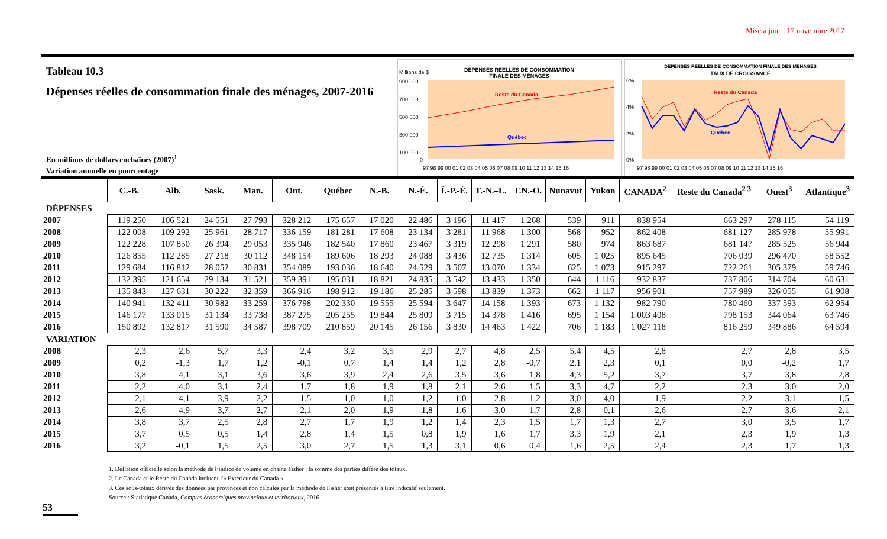Mise à jour : 17 novembre 2017
Tableau 10.3
Dépenses réelles de consommation finale des ménages, 2007-2016
En millions de dollars enchaînés (2007)<sup>1</sup>
Variation annuelle en pourcentage
Millions de $
DÉPENSES RÉELLES DE CONSOMMATION
FINALE DES MÉNAGES
900 000
700 000
500 000
300 000
100 000
0
Reste du Canada
Québec
97 98 99 00 01 02 03 04 05 06 07 08 09 10 11 12 13 14 15 16
DÉPENSES RÉELLES DE CONSOMMATION FINALE DES MÉNAGES
TAUX DE CROISSANCE
6%
4%
2%
0%
Reste du Canada
Québec
97 98 99 00 01 02 03 04 05 06 07 08 09 10 11 12 13 14 15 16
| | C.-B. | Alb. | Sask. | Man. | Ont. | Québec | N.-B. | N.-É. | Î.-P.-É. | T.-N.–L. | T.N.-O. | Nunavut | Yukon | CANADA<sup>2</sup> | Reste du Canada<sup>2 3</sup> | Ouest<sup>3</sup> | Atlantique<sup>3</sup> |
| DÉPENSES | | | | | | | | | | | | | | | | | |
| 2007 | 119 250 | 106 521 | 24 551 | 27 793 | 328 212 | 175 657 | 17 020 | 22 486 | 3 196 | 11 417 | 1 268 | 539 | 911 | 838 954 | 663 297 | 278 115 | 54 119 |
| 2008 | 122 008 | 109 292 | 25 961 | 28 717 | 336 159 | 181 281 | 17 608 | 23 134 | 3 281 | 11 968 | 1 300 | 568 | 952 | 862 408 | 681 127 | 285 978 | 55 991 |
| 2009 | 122 228 | 107 850 | 26 394 | 29 053 | 335 946 | 182 540 | 17 860 | 23 467 | 3 319 | 12 298 | 1 291 | 580 | 974 | 863 687 | 681 147 | 285 525 | 56 944 |
| 2010 | 126 855 | 112 285 | 27 218 | 30 112 | 348 154 | 189 606 | 18 293 | 24 088 | 3 436 | 12 735 | 1 314 | 605 | 1 025 | 895 645 | 706 039 | 296 470 | 58 552 |
| 2011 | 129 684 | 116 812 | 28 052 | 30 831 | 354 089 | 193 036 | 18 640 | 24 529 | 3 507 | 13 070 | 1 334 | 625 | 1 073 | 915 297 | 722 261 | 305 379 | 59 746 |
| 2012 | 132 395 | 121 654 | 29 134 | 31 521 | 359 391 | 195 031 | 18 821 | 24 835 | 3 542 | 13 433 | 1 350 | 644 | 1 116 | 932 837 | 737 806 | 314 704 | 60 631 |
| 2013 | 135 843 | 127 631 | 30 222 | 32 359 | 366 916 | 198 912 | 19 186 | 25 285 | 3 598 | 13 839 | 1 373 | 662 | 1 117 | 956 901 | 757 989 | 326 055 | 61 908 |
| 2014 | 140 941 | 132 411 | 30 982 | 33 259 | 376 798 | 202 330 | 19 555 | 25 594 | 3 647 | 14 158 | 1 393 | 673 | 1 132 | 982 790 | 780 460 | 337 593 | 62 954 |
| 2015 | 146 177 | 133 015 | 31 134 | 33 738 | 387 275 | 205 255 | 19 844 | 25 809 | 3 715 | 14 378 | 1 416 | 695 | 1 154 | 1 003 408 | 798 153 | 344 064 | 63 746 |
| 2016 | 150 892 | 132 817 | 31 590 | 34 587 | 398 709 | 210 859 | 20 145 | 26 156 | 3 830 | 14 463 | 1 422 | 706 | 1 183 | 1 027 118 | 816 259 | 349 886 | 64 594 |
| VARIATION | | | | | | | | | | | | | | | | | |
| 2008 | 2,3 | 2,6 | 5,7 | 3,3 | 2,4 | 3,2 | 3,5 | 2,9 | 2,7 | 4,8 | 2,5 | 5,4 | 4,5 | 2,8 | 2,7 | 2,8 | 3,5 |
| 2009 | 0,2 | -1,3 | 1,7 | 1,2 | -0,1 | 0,7 | 1,4 | 1,4 | 1,2 | 2,8 | -0,7 | 2,1 | 2,3 | 0,1 | 0,0 | -0,2 | 1,7 |
| 2010 | 3,8 | 4,1 | 3,1 | 3,6 | 3,6 | 3,9 | 2,4 | 2,6 | 3,5 | 3,6 | 1,8 | 4,3 | 5,2 | 3,7 | 3,7 | 3,8 | 2,8 |
| 2011 | 2,2 | 4,0 | 3,1 | 2,4 | 1,7 | 1,8 | 1,9 | 1,8 | 2,1 | 2,6 | 1,5 | 3,3 | 4,7 | 2,2 | 2,3 | 3,0 | 2,0 |
| 2012 | 2,1 | 4,1 | 3,9 | 2,2 | 1,5 | 1,0 | 1,0 | 1,2 | 1,0 | 2,8 | 1,2 | 3,0 | 4,0 | 1,9 | 2,2 | 3,1 | 1,5 |
| 2013 | 2,6 | 4,9 | 3,7 | 2,7 | 2,1 | 2,0 | 1,9 | 1,8 | 1,6 | 3,0 | 1,7 | 2,8 | 0,1 | 2,6 | 2,7 | 3,6 | 2,1 |
| 2014 | 3,8 | 3,7 | 2,5 | 2,8 | 2,7 | 1,7 | 1,9 | 1,2 | 1,4 | 2,3 | 1,5 | 1,7 | 1,3 | 2,7 | 3,0 | 3,5 | 1,7 |
| 2015 | 3,7 | 0,5 | 0,5 | 1,4 | 2,8 | 1,4 | 1,5 | 0,8 | 1,9 | 1,6 | 1,7 | 3,3 | 1,9 | 2,1 | 2,3 | 1,9 | 1,3 |
| 2016 | 3,2 | -0,1 | 1,5 | 2,5 | 3,0 | 2,7 | 1,5 | 1,3 | 3,1 | 0,6 | 0,4 | 1,6 | 2,5 | 2,4 | 2,3 | 1,7 | 1,3 |
1. Déflation officielle selon la méthode de l’indice de volume en chaîne Fisher : la somme des parties diffère des totaux.
2. Le Canada et le Reste du Canada incluent l'« Extérieur du Canada ».
3. Ces sous-totaux dérivés des données par provinces et non calculés par la méthode de Fisher sont présentés à titre indicatif seulement.
Source : Statistique Canada, Comptes économiques provinciaux et territoriaux, 2016.
53